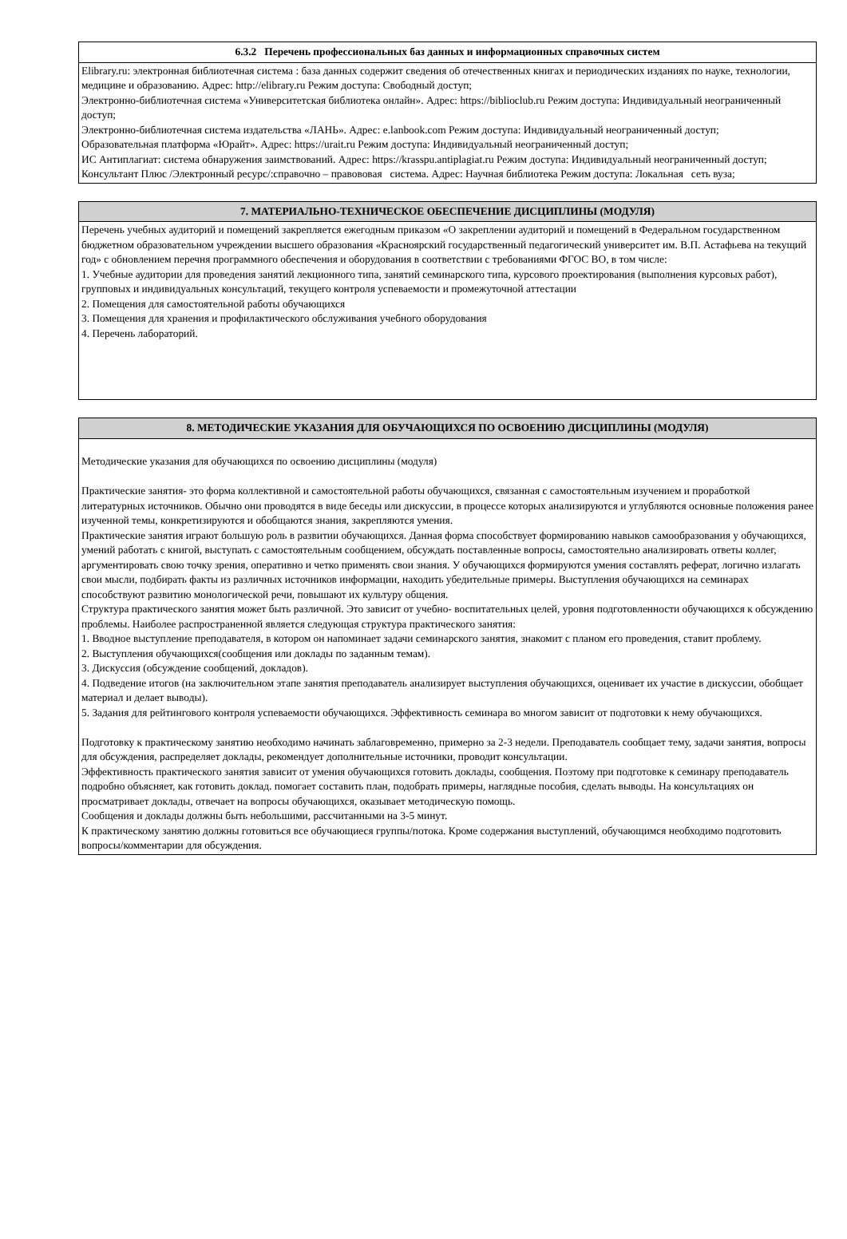| 6.3.2 Перечень профессиональных баз данных и информационных справочных систем |
| --- |
| Elibrary.ru: электронная библиотечная система : база данных содержит сведения об отечественных книгах и периодических изданиях по науке, технологии, медицине и образованию. Адрес: http://elibrary.ru Режим доступа: Свободный доступ; Электронно-библиотечная система «Университетская библиотека онлайн». Адрес: https://biblioclub.ru Режим доступа: Индивидуальный неограниченный доступ; Электронно-библиотечная система издательства «ЛАНЬ». Адрес: e.lanbook.com Режим доступа: Индивидуальный неограниченный доступ; Образовательная платформа «Юрайт». Адрес: https://urait.ru Режим доступа: Индивидуальный неограниченный доступ; ИС Антиплагиат: система обнаружения заимствований. Адрес: https://krasspu.antiplagiat.ru Режим доступа: Индивидуальный неограниченный доступ; Консультант Плюс /Электронный ресурс/:справочно – правововая система. Адрес: Научная библиотека Режим доступа: Локальная сеть вуза; |
| 7. МАТЕРИАЛЬНО-ТЕХНИЧЕСКОЕ ОБЕСПЕЧЕНИЕ ДИСЦИПЛИНЫ (МОДУЛЯ) |
| --- |
| Перечень учебных аудиторий и помещений закрепляется ежегодным приказом «О закреплении аудиторий и помещений в Федеральном государственном бюджетном образовательном учреждении высшего образования «Красноярский государственный педагогический университет им. В.П. Астафьева на текущий год» с обновлением перечня программного обеспечения и оборудования в соответствии с требованиями ФГОС ВО, в том числе: 1. Учебные аудитории для проведения занятий лекционного типа, занятий семинарского типа, курсового проектирования (выполнения курсовых работ), групповых и индивидуальных консультаций, текущего контроля успеваемости и промежуточной аттестации 2. Помещения для самостоятельной работы обучающихся 3. Помещения для хранения и профилактического обслуживания учебного оборудования 4. Перечень лабораторий. |
| 8. МЕТОДИЧЕСКИЕ УКАЗАНИЯ ДЛЯ ОБУЧАЮЩИХСЯ ПО ОСВОЕНИЮ ДИСЦИПЛИНЫ (МОДУЛЯ) |
| --- |
| Методические указания для обучающихся по освоению дисциплины (модуля) Практические занятия- это форма коллективной и самостоятельной работы обучающихся, связанная с самостоятельным изучением и проработкой литературных источников. Обычно они проводятся в виде беседы или дискуссии, в процессе которых анализируются и углубляются основные положения ранее изученной темы, конкретизируются и обобщаются знания, закрепляются умения. Практические занятия играют большую роль в развитии обучающихся. Данная форма способствует формированию навыков самообразования у обучающихся, умений работать с книгой, выступать с самостоятельным сообщением, обсуждать поставленные вопросы, самостоятельно анализировать ответы коллег, аргументировать свою точку зрения, оперативно и четко применять свои знания. У обучающихся формируются умения составлять реферат, логично излагать свои мысли, подбирать факты из различных источников информации, находить убедительные примеры. Выступления обучающихся на семинарах способствуют развитию монологической речи, повышают их культуру общения. Структура практического занятия может быть различной. Это зависит от учебно- воспитательных целей, уровня подготовленности обучающихся к обсуждению проблемы. Наиболее распространенной является следующая структура практического занятия: 1. Вводное выступление преподавателя, в котором он напоминает задачи семинарского занятия, знакомит с планом его проведения, ставит проблему. 2. Выступления обучающихся(сообщения или доклады по заданным темам). 3. Дискуссия (обсуждение сообщений, докладов). 4. Подведение итогов (на заключительном этапе занятия преподаватель анализирует выступления обучающихся, оценивает их участие в дискуссии, обобщает материал и делает выводы). 5. Задания для рейтингового контроля успеваемости обучающихся. Эффективность семинара во многом зависит от подготовки к нему обучающихся. Подготовку к практическому занятию необходимо начинать заблаговременно, примерно за 2-3 недели. Преподаватель сообщает тему, задачи занятия, вопросы для обсуждения, распределяет доклады, рекомендует дополнительные источники, проводит консультации. Эффективность практического занятия зависит от умения обучающихся готовить доклады, сообщения. Поэтому при подготовке к семинару преподаватель подробно объясняет, как готовить доклад. помогает составить план, подобрать примеры, наглядные пособия, сделать выводы. На консультациях он просматривает доклады, отвечает на вопросы обучающихся, оказывает методическую помощь. Сообщения и доклады должны быть небольшими, рассчитанными на 3-5 минут. К практическому занятию должны готовиться все обучающиеся группы/потока. Кроме содержания выступлений, обучающимся необходимо подготовить вопросы/комментарии для обсуждения. |